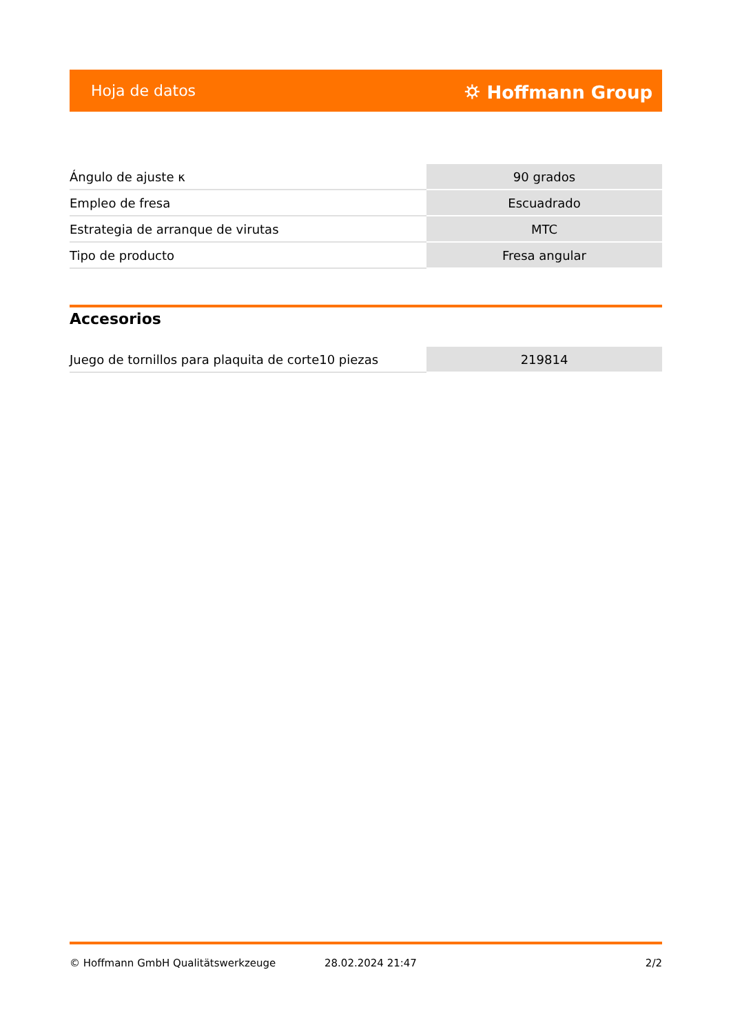Hoja de datos ⛭ Hoffmann Group
| Ángulo de ajuste κ | 90 grados |
| Empleo de fresa | Escuadrado |
| Estrategia de arranque de virutas | MTC |
| Tipo de producto | Fresa angular |
Accesorios
| Juego de tornillos para plaquita de corte10 piezas | 219814 |
© Hoffmann GmbH Qualitätswerkzeuge 28.02.2024 21:47 2/2